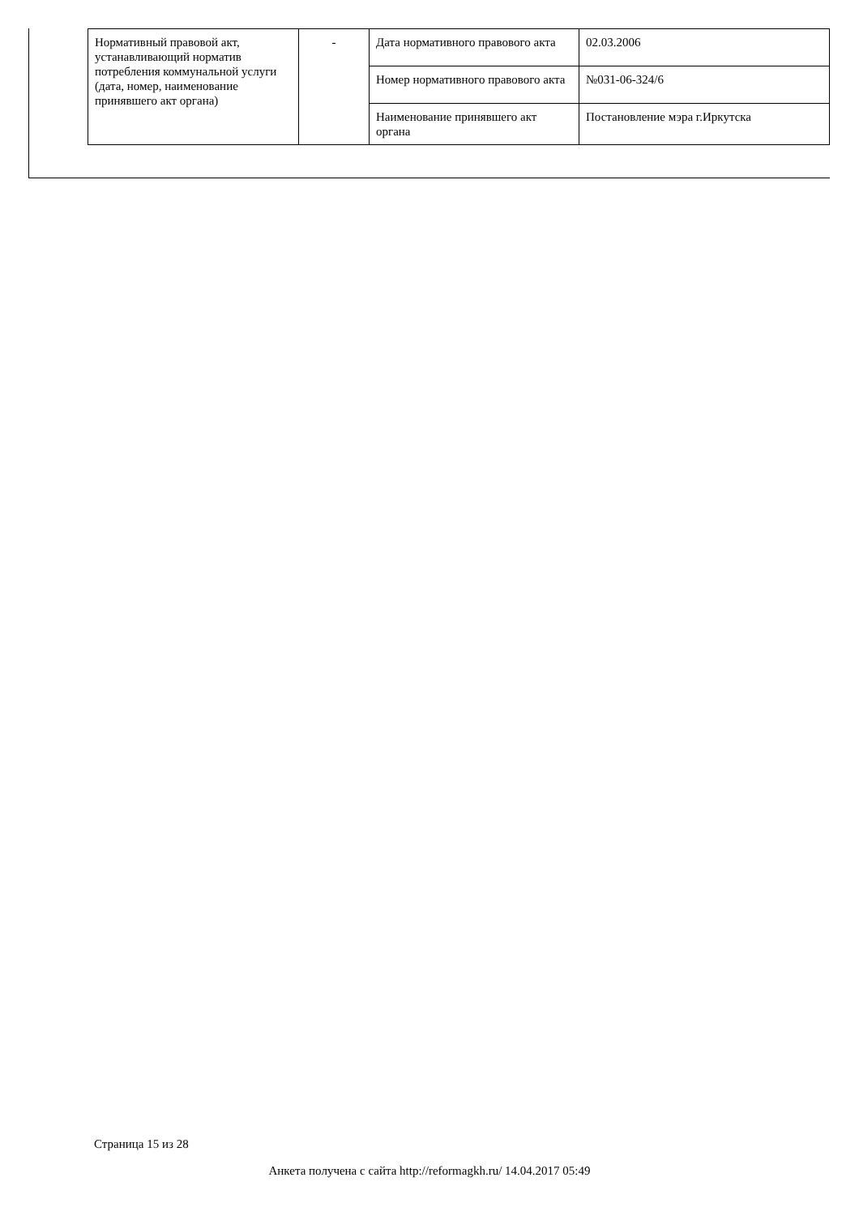| Нормативный правовой акт, устанавливающий норматив потребления коммунальной услуги (дата, номер, наименование принявшего акт органа) | - | Дата нормативного правового акта | 02.03.2006 |
| | | Номер нормативного правового акта | №031-06-324/6 |
| | | Наименование принявшего акт органа | Постановление мэра г.Иркутска |
Страница 15 из 28
Анкета получена с сайта http://reformagkh.ru/ 14.04.2017 05:49